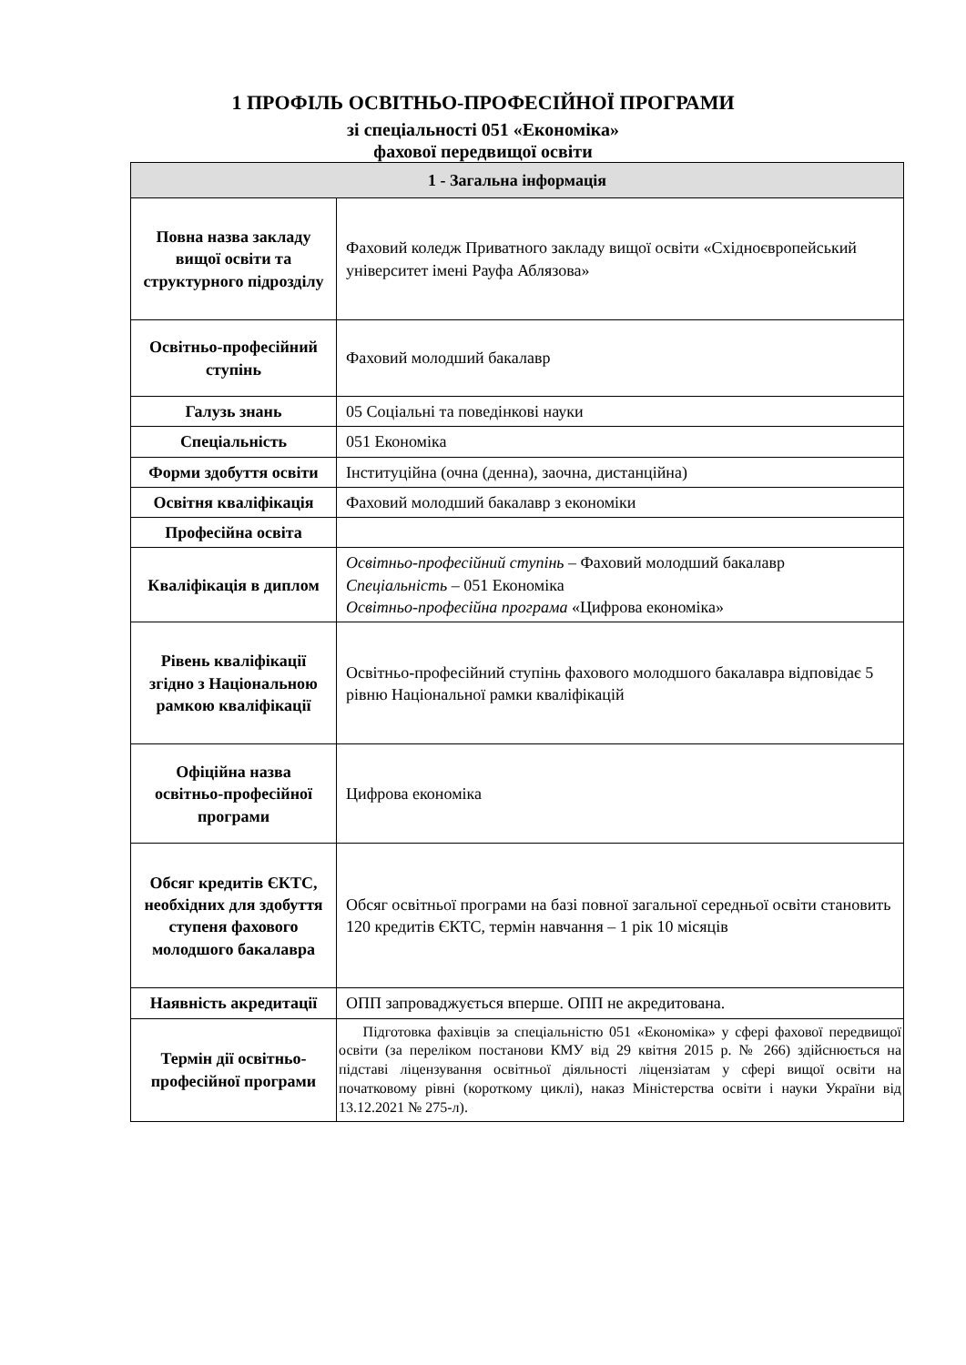1 ПРОФІЛЬ ОСВІТНЬО-ПРОФЕСІЙНОЇ ПРОГРАМИ
зі спеціальності 051 «Економіка»
фахової передвищої освіти
| 1 - Загальна інформація | |
| --- | --- |
| Повна назва закладу вищої освіти та структурного підрозділу | Фаховий коледж Приватного закладу вищої освіти «Східноєвропейський університет імені Рауфа Аблязова» |
| Освітньо-професійний ступінь | Фаховий молодший бакалавр |
| Галузь знань | 05 Соціальні та поведінкові науки |
| Спеціальність | 051 Економіка |
| Форми здобуття освіти | Інституційна (очна (денна), заочна, дистанційна) |
| Освітня кваліфікація | Фаховий молодший бакалавр з економіки |
| Професійна освіта | |
| Кваліфікація в диплом | Освітньо-професійний ступінь – Фаховий молодший бакалавр Спеціальність – 051 Економіка Освітньо-професійна програма «Цифрова економіка» |
| Рівень кваліфікації згідно з Національною рамкою кваліфікації | Освітньо-професійний ступінь фахового молодшого бакалавра відповідає 5 рівню Національної рамки кваліфікацій |
| Офіційна назва освітньо-професійної програми | Цифрова економіка |
| Обсяг кредитів ЄКТС, необхідних для здобуття ступеня фахового молодшого бакалавра | Обсяг освітньої програми на базі повної загальної середньої освіти становить 120 кредитів ЄКТС, термін навчання – 1 рік 10 місяців |
| Наявність акредитації | ОПП запроваджується вперше. ОПП не акредитована. |
| Термін дії освітньо-професійної програми | Підготовка фахівців за спеціальністю 051 «Економіка» у сфері фахової передвищої освіти (за переліком постанови КМУ від 29 квітня 2015 р. № 266) здійснюється на підставі ліцензування освітньої діяльності ліцензіатам у сфері вищої освіти на початковому рівні (короткому циклі), наказ Міністерства освіти і науки України від 13.12.2021 № 275-л). |